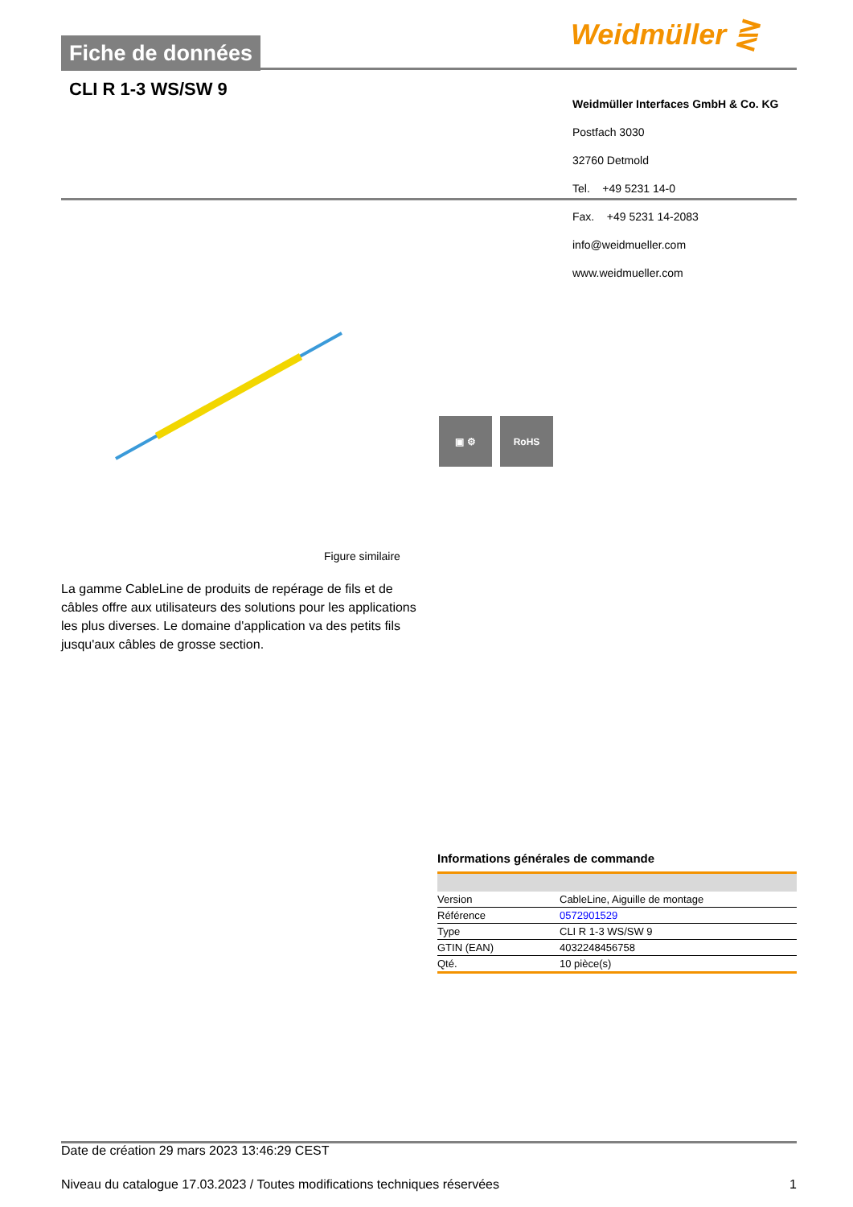Fiche de données Weidmüller ⋛
CLI R 1-3 WS/SW 9
Weidmüller Interfaces GmbH & Co. KG
Postfach 3030
32760 Detmold
Tel. +49 5231 14-0
Fax. +49 5231 14-2083
info@weidmueller.com
www.weidmueller.com
▣ ⚙ RoHS
Figure similaire
La gamme CableLine de produits de repérage de fils et de câbles offre aux utilisateurs des solutions pour les applications les plus diverses. Le domaine d'application va des petits fils jusqu'aux câbles de grosse section.
Informations générales de commande
| Version | CableLine, Aiguille de montage |
| Référence | 0572901529 |
| Type | CLI R 1-3 WS/SW 9 |
| GTIN (EAN) | 4032248456758 |
| Qté. | 10 pièce(s) |
Date de création 29 mars 2023 13:46:29 CEST
Niveau du catalogue 17.03.2023 / Toutes modifications techniques réservées 1